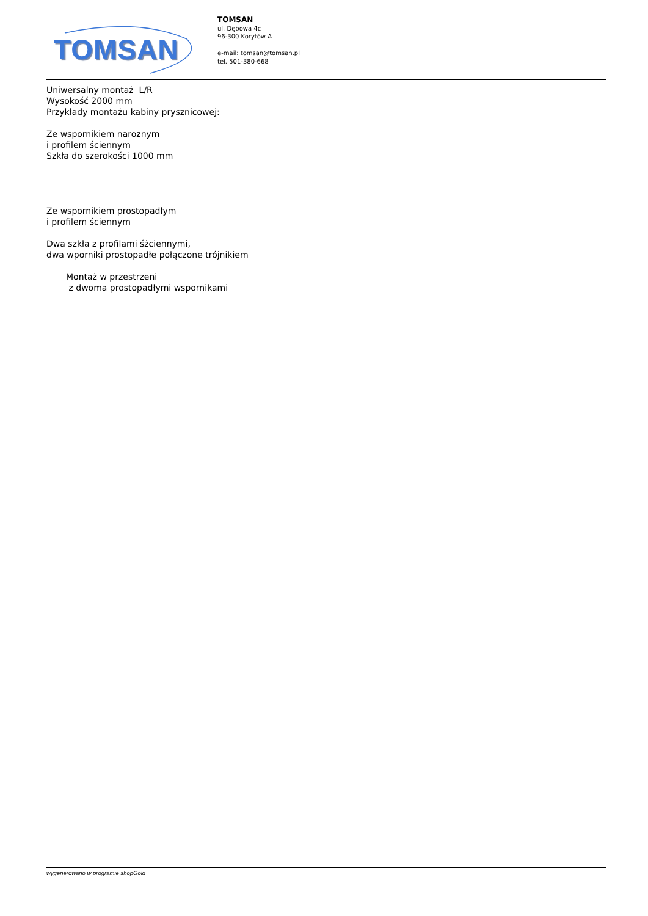TOMSAN
TOMSAN
ul. Dębowa 4c
96-300 Korytów A
e-mail: tomsan@tomsan.pl
tel. 501-380-668
Uniwersalny montaż L/R
Wysokość 2000 mm
Przykłady montażu kabiny prysznicowej:
Ze wspornikiem naroznym
i profilem ściennym
Szkła do szerokości 1000 mm
Ze wspornikiem prostopadłym
i profilem ściennym
Dwa szkła z profilami śżciennymi,
dwa wporniki prostopadłe połączone trójnikiem
Montaż w przestrzeni
z dwoma prostopadłymi wspornikami
wygenerowano w programie shopGold